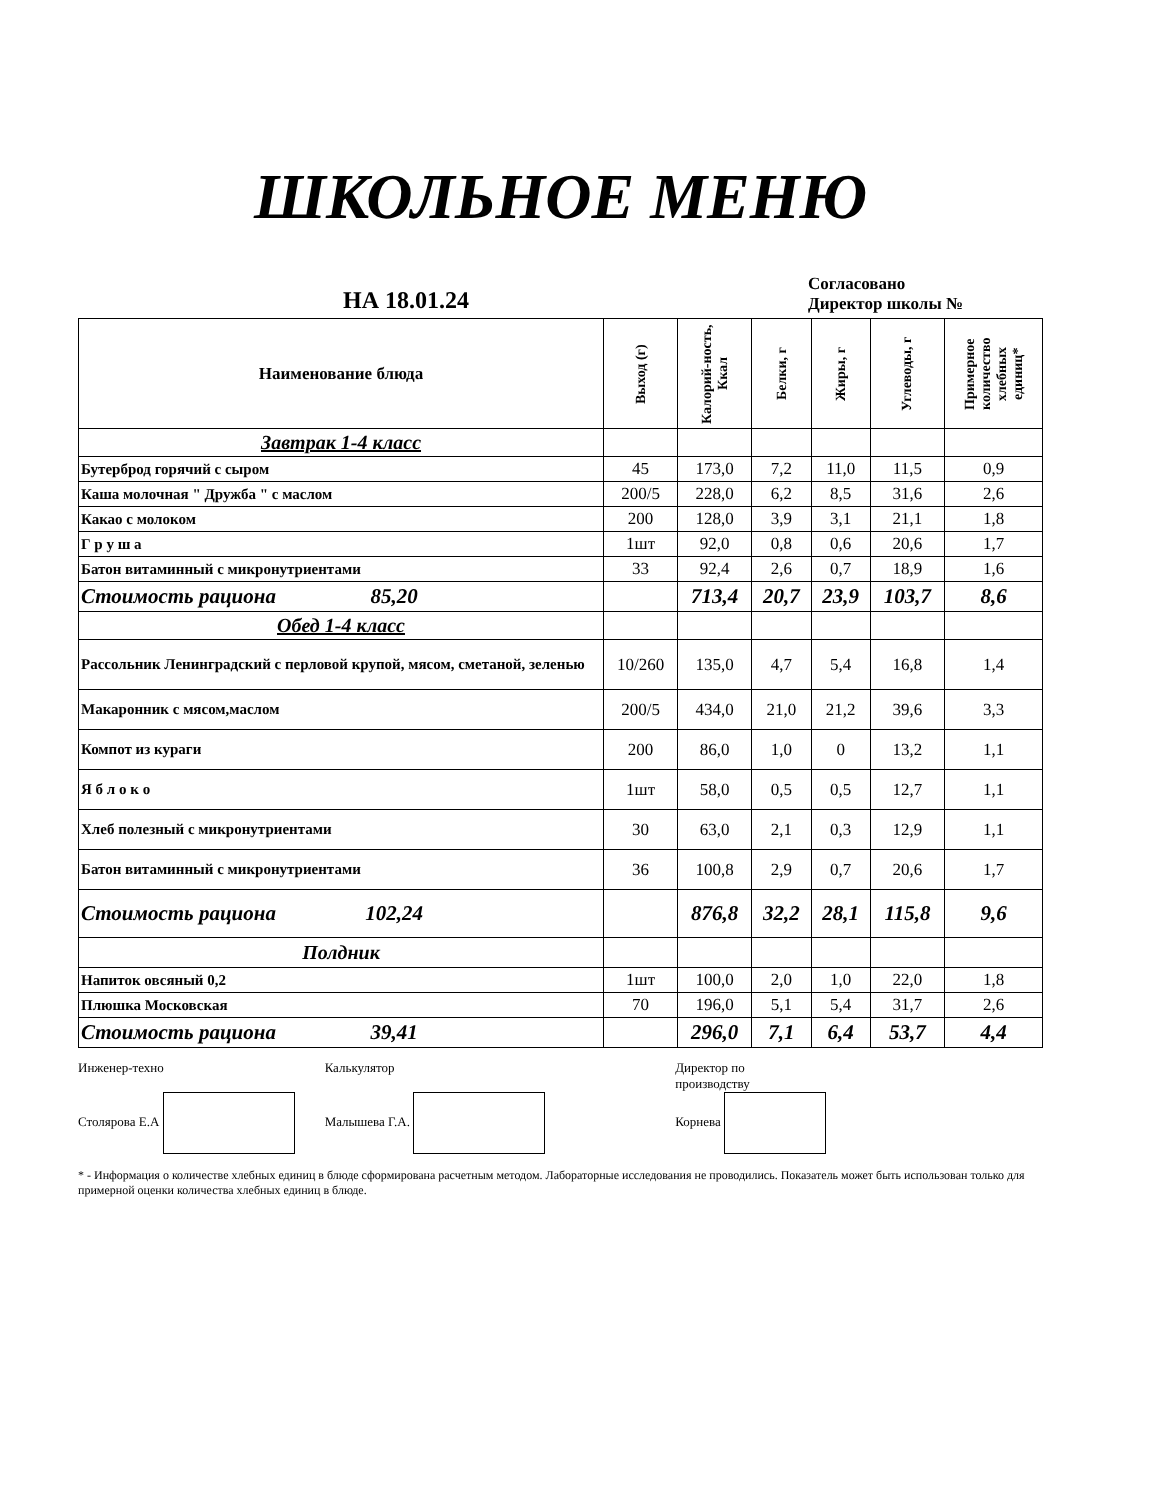ШКОЛЬНОЕ МЕНЮ
НА 18.01.24
Согласовано
Директор школы №
| Наименование блюда | Выход (г) | Калорий-ность, Ккал | Белки, г | Жиры, г | Углеводы, г | Примерное количество хлебных единиц* |
| --- | --- | --- | --- | --- | --- | --- |
| Завтрак 1-4 класс | | | | | | |
| Бутерброд горячий с сыром | 45 | 173,0 | 7,2 | 11,0 | 11,5 | 0,9 |
| Каша молочная " Дружба " с маслом | 200/5 | 228,0 | 6,2 | 8,5 | 31,6 | 2,6 |
| Какао с молоком | 200 | 128,0 | 3,9 | 3,1 | 21,1 | 1,8 |
| Г р у ш а | 1шт | 92,0 | 0,8 | 0,6 | 20,6 | 1,7 |
| Батон витаминный с микронутриентами | 33 | 92,4 | 2,6 | 0,7 | 18,9 | 1,6 |
| Стоимость рациона 85,20 | | 713,4 | 20,7 | 23,9 | 103,7 | 8,6 |
| Обед 1-4 класс | | | | | | |
| Рассольник Ленинградский с перловой крупой, мясом, сметаной, зеленью | 10/260 | 135,0 | 4,7 | 5,4 | 16,8 | 1,4 |
| Макаронник с мясом,маслом | 200/5 | 434,0 | 21,0 | 21,2 | 39,6 | 3,3 |
| Компот из кураги | 200 | 86,0 | 1,0 | 0 | 13,2 | 1,1 |
| Я б л о к о | 1шт | 58,0 | 0,5 | 0,5 | 12,7 | 1,1 |
| Хлеб полезный с микронутриентами | 30 | 63,0 | 2,1 | 0,3 | 12,9 | 1,1 |
| Батон витаминный с микронутриентами | 36 | 100,8 | 2,9 | 0,7 | 20,6 | 1,7 |
| Стоимость рациона 102,24 | | 876,8 | 32,2 | 28,1 | 115,8 | 9,6 |
| Полдник | | | | | | |
| Напиток овсяный 0,2 | 1шт | 100,0 | 2,0 | 1,0 | 22,0 | 1,8 |
| Плюшка Московская | 70 | 196,0 | 5,1 | 5,4 | 31,7 | 2,6 |
| Стоимость рациона 39,41 | | 296,0 | 7,1 | 6,4 | 53,7 | 4,4 |
Инженер-техно
Столярова Е.А
Калькулятор
Малышева Г.А.
Директор по
производству
Корнева
* - Информация о количестве хлебных единиц в блюде сформирована расчетным методом. Лабораторные исследования не проводились. Показатель может быть использован только для примерной оценки количества хлебных единиц в блюде.